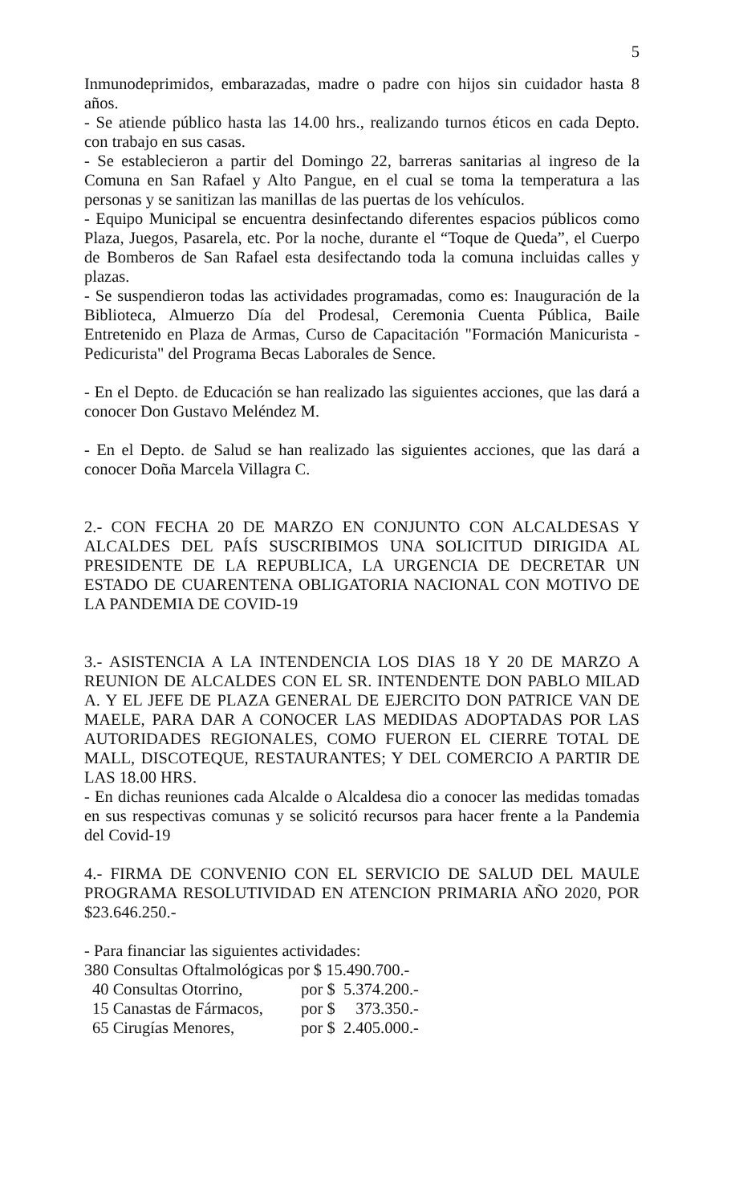5
Inmunodeprimidos, embarazadas, madre o padre con hijos sin cuidador hasta 8 años.
- Se atiende público hasta las 14.00 hrs., realizando turnos éticos en cada Depto. con trabajo en sus casas.
- Se establecieron a partir del Domingo 22, barreras sanitarias al ingreso de la Comuna en San Rafael y Alto Pangue, en el cual se toma la temperatura a las personas y se sanitizan las manillas de las puertas de los vehículos.
- Equipo Municipal se encuentra desinfectando diferentes espacios públicos como Plaza, Juegos, Pasarela, etc. Por la noche, durante el “Toque de Queda”, el Cuerpo de Bomberos de San Rafael esta desifectando toda la comuna incluidas calles y plazas.
- Se suspendieron todas las actividades programadas, como es: Inauguración de la Biblioteca, Almuerzo Día del Prodesal, Ceremonia Cuenta Pública, Baile Entretenido en Plaza de Armas, Curso de Capacitación "Formación Manicurista - Pedicurista" del Programa Becas Laborales de Sence.
- En el Depto. de Educación se han realizado las siguientes acciones, que las dará a conocer Don Gustavo Meléndez M.
- En el Depto. de Salud se han realizado las siguientes acciones, que las dará a conocer Doña Marcela Villagra C.
2.- CON FECHA 20 DE MARZO EN CONJUNTO CON ALCALDESAS Y ALCALDES DEL PAÍS SUSCRIBIMOS UNA SOLICITUD DIRIGIDA AL PRESIDENTE DE LA REPUBLICA, LA URGENCIA DE DECRETAR UN ESTADO DE CUARENTENA OBLIGATORIA NACIONAL CON MOTIVO DE LA PANDEMIA DE COVID-19
3.- ASISTENCIA A LA INTENDENCIA LOS DIAS 18 Y 20 DE MARZO A REUNION DE ALCALDES CON EL SR. INTENDENTE DON PABLO MILAD A. Y EL JEFE DE PLAZA GENERAL DE EJERCITO DON PATRICE VAN DE MAELE, PARA DAR A CONOCER LAS MEDIDAS ADOPTADAS POR LAS AUTORIDADES REGIONALES, COMO FUERON EL CIERRE TOTAL DE MALL, DISCOTEQUE, RESTAURANTES; Y DEL COMERCIO A PARTIR DE LAS 18.00 HRS.
- En dichas reuniones cada Alcalde o Alcaldesa dio a conocer las medidas tomadas en sus respectivas comunas y se solicitó recursos para hacer frente a la Pandemia del Covid-19
4.- FIRMA DE CONVENIO CON EL SERVICIO DE SALUD DEL MAULE PROGRAMA RESOLUTIVIDAD EN ATENCION PRIMARIA AÑO 2020, POR $23.646.250.-
- Para financiar las siguientes actividades:
| 380 Consultas Oftalmológicas por $ 15.490.700.- | |
| 40 Consultas Otorrino, | por $ 5.374.200.- |
| 15 Canastas de Fármacos, | por $ 373.350.- |
| 65 Cirugías Menores, | por $ 2.405.000.- |